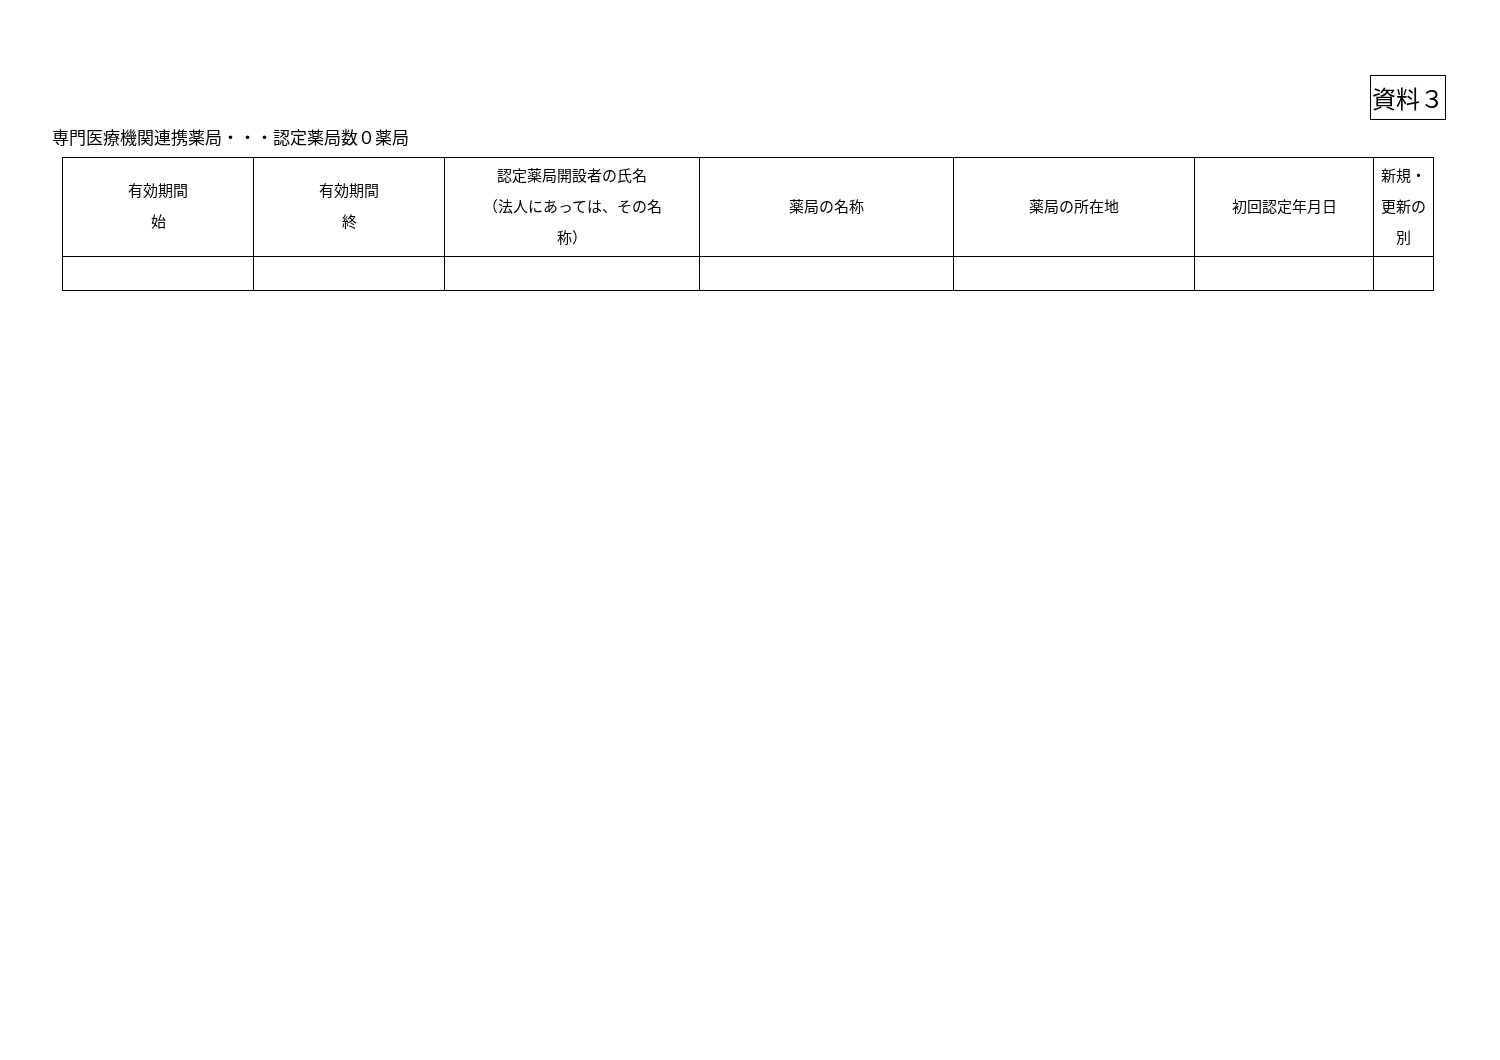資料３
専門医療機関連携薬局・・・認定薬局数０薬局
| 有効期間 始 | 有効期間 終 | 認定薬局開設者の氏名 （法人にあっては、その名 称） | 薬局の名称 | 薬局の所在地 | 初回認定年月日 | 新規・ 更新の 別 |
| --- | --- | --- | --- | --- | --- | --- |